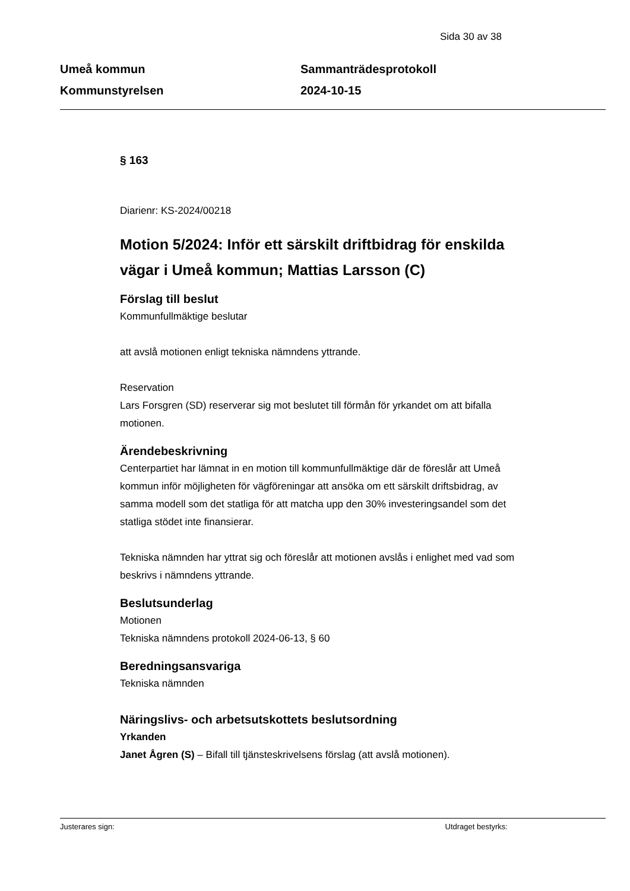Sida 30 av 38
Umeå kommun
Kommunstyrelsen
Sammanträdesprotokoll
2024-10-15
§ 163
Diarienr: KS-2024/00218
Motion 5/2024: Inför ett särskilt driftbidrag för enskilda vägar i Umeå kommun; Mattias Larsson (C)
Förslag till beslut
Kommunfullmäktige beslutar
att avslå motionen enligt tekniska nämndens yttrande.
Reservation
Lars Forsgren (SD) reserverar sig mot beslutet till förmån för yrkandet om att bifalla motionen.
Ärendebeskrivning
Centerpartiet har lämnat in en motion till kommunfullmäktige där de föreslår att Umeå kommun inför möjligheten för vägföreningar att ansöka om ett särskilt driftsbidrag, av samma modell som det statliga för att matcha upp den 30% investeringsandel som det statliga stödet inte finansierar.
Tekniska nämnden har yttrat sig och föreslår att motionen avslås i enlighet med vad som beskrivs i nämndens yttrande.
Beslutsunderlag
Motionen
Tekniska nämndens protokoll 2024-06-13, § 60
Beredningsansvariga
Tekniska nämnden
Näringslivs- och arbetsutskottets beslutsordning
Yrkanden
Janet Ågren (S) – Bifall till tjänsteskrivelsens förslag (att avslå motionen).
Justerares sign: Utdraget bestyrks: